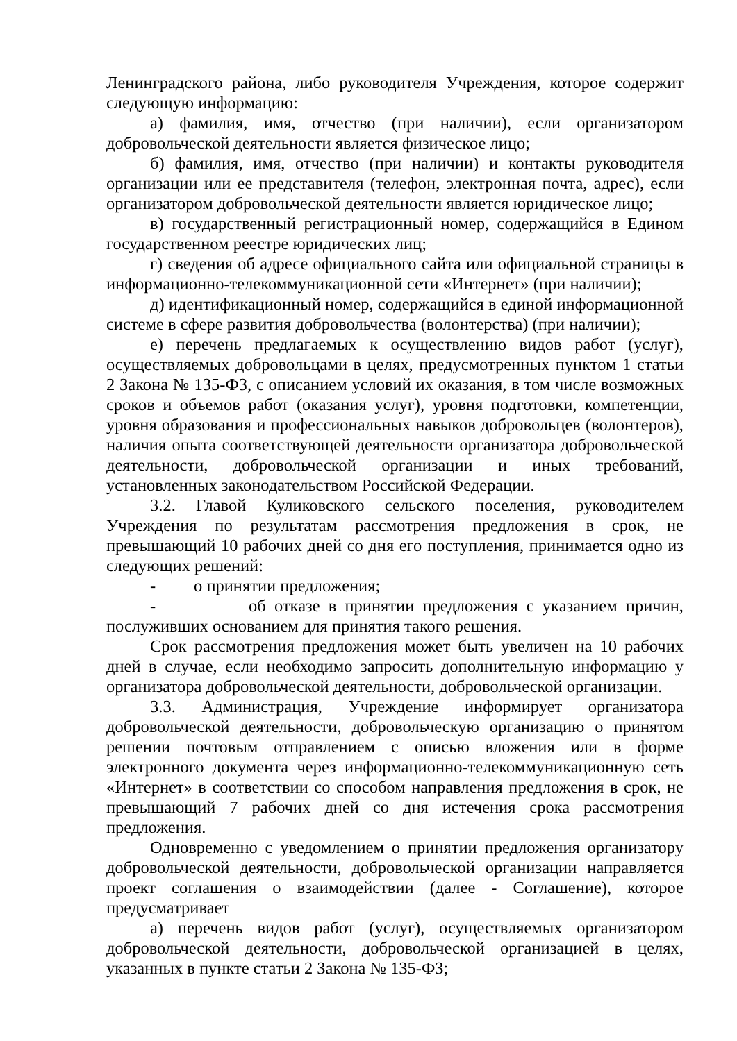Ленинградского района, либо руководителя Учреждения, которое содержит следующую информацию:
а) фамилия, имя, отчество (при наличии), если организатором добровольческой деятельности является физическое лицо;
б) фамилия, имя, отчество (при наличии) и контакты руководителя организации или ее представителя (телефон, электронная почта, адрес), если организатором добровольческой деятельности является юридическое лицо;
в) государственный регистрационный номер, содержащийся в Едином государственном реестре юридических лиц;
г) сведения об адресе официального сайта или официальной страницы в информационно-телекоммуникационной сети «Интернет» (при наличии);
д) идентификационный номер, содержащийся в единой информационной системе в сфере развития добровольчества (волонтерства) (при наличии);
е) перечень предлагаемых к осуществлению видов работ (услуг), осуществляемых добровольцами в целях, предусмотренных пунктом 1 статьи 2 Закона № 135-ФЗ, с описанием условий их оказания, в том числе возможных сроков и объемов работ (оказания услуг), уровня подготовки, компетенции, уровня образования и профессиональных навыков добровольцев (волонтеров), наличия опыта соответствующей деятельности организатора добровольческой деятельности, добровольческой организации и иных требований, установленных законодательством Российской Федерации.
3.2. Главой Куликовского сельского поселения, руководителем Учреждения по результатам рассмотрения предложения в срок, не превышающий 10 рабочих дней со дня его поступления, принимается одно из следующих решений:
- о принятии предложения;
- об отказе в принятии предложения с указанием причин, послуживших основанием для принятия такого решения.
Срок рассмотрения предложения может быть увеличен на 10 рабочих дней в случае, если необходимо запросить дополнительную информацию у организатора добровольческой деятельности, добровольческой организации.
3.3. Администрация, Учреждение информирует организатора добровольческой деятельности, добровольческую организацию о принятом решении почтовым отправлением с описью вложения или в форме электронного документа через информационно-телекоммуникационную сеть «Интернет» в соответствии со способом направления предложения в срок, не превышающий 7 рабочих дней со дня истечения срока рассмотрения предложения.
Одновременно с уведомлением о принятии предложения организатору добровольческой деятельности, добровольческой организации направляется проект соглашения о взаимодействии (далее - Соглашение), которое предусматривает
а) перечень видов работ (услуг), осуществляемых организатором добровольческой деятельности, добровольческой организацией в целях, указанных в пункте статьи 2 Закона № 135-ФЗ;